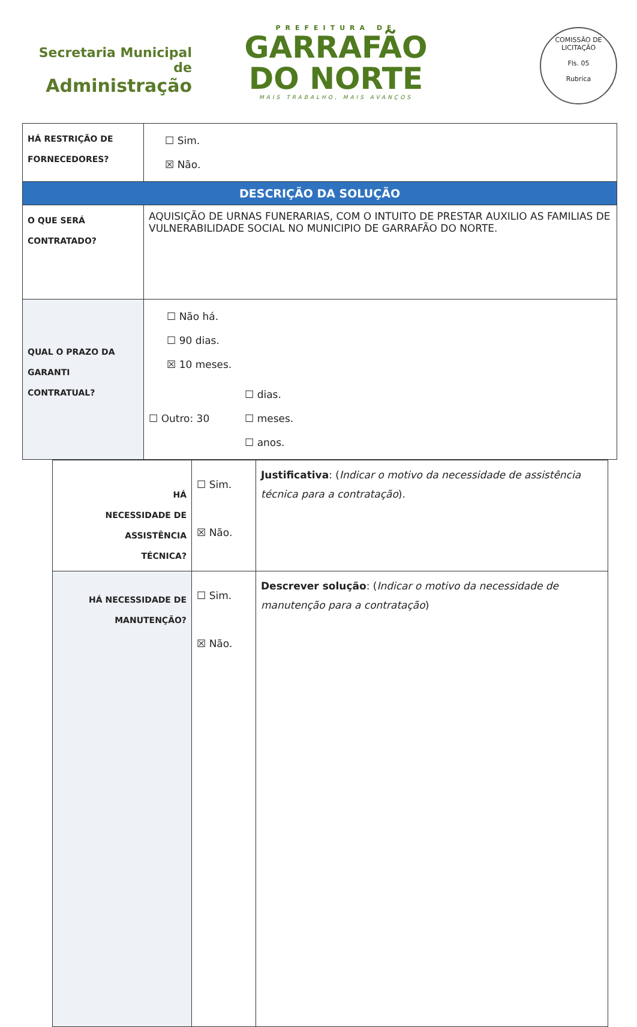Secretaria Municipal de
Administração
PREFEITURA DE
GARRAFÃO
DO NORTE
MAIS TRABALHO, MAIS AVANÇOS
COMISSÃO DE LICITAÇÃO
Fls. 05
Rubrica
| HÁ RESTRIÇÃO DE FORNECEDORES? | ☐ Sim. ☒ Não. |
| DESCRIÇÃO DA SOLUÇÃO | |
| O QUE SERÁ CONTRATADO? | AQUISIÇÃO DE URNAS FUNERARIAS, COM O INTUITO DE PRESTAR AUXILIO AS FAMILIAS DE VULNERABILIDADE SOCIAL NO MUNICIPIO DE GARRAFÃO DO NORTE. |
| QUAL O PRAZO DA GARANTI CONTRATUAL? | ☐ Não há. ☐ 90 dias. ☒ 10 meses. ☐ Outro: 30 ☐ dias. ☐ meses. ☐ anos. |
| HÁ NECESSIDADE DE ASSISTÊNCIA TÉCNICA? | ☐ Sim. ☒ Não. | Justificativa : ( Indicar o motivo da necessidade de assistência técnica para a contratação ). |
| HÁ NECESSIDADE DE MANUTENÇÃO? | ☐ Sim. ☒ Não. | Descrever solução : ( Indicar o motivo da necessidade de manutenção para a contratação ) |